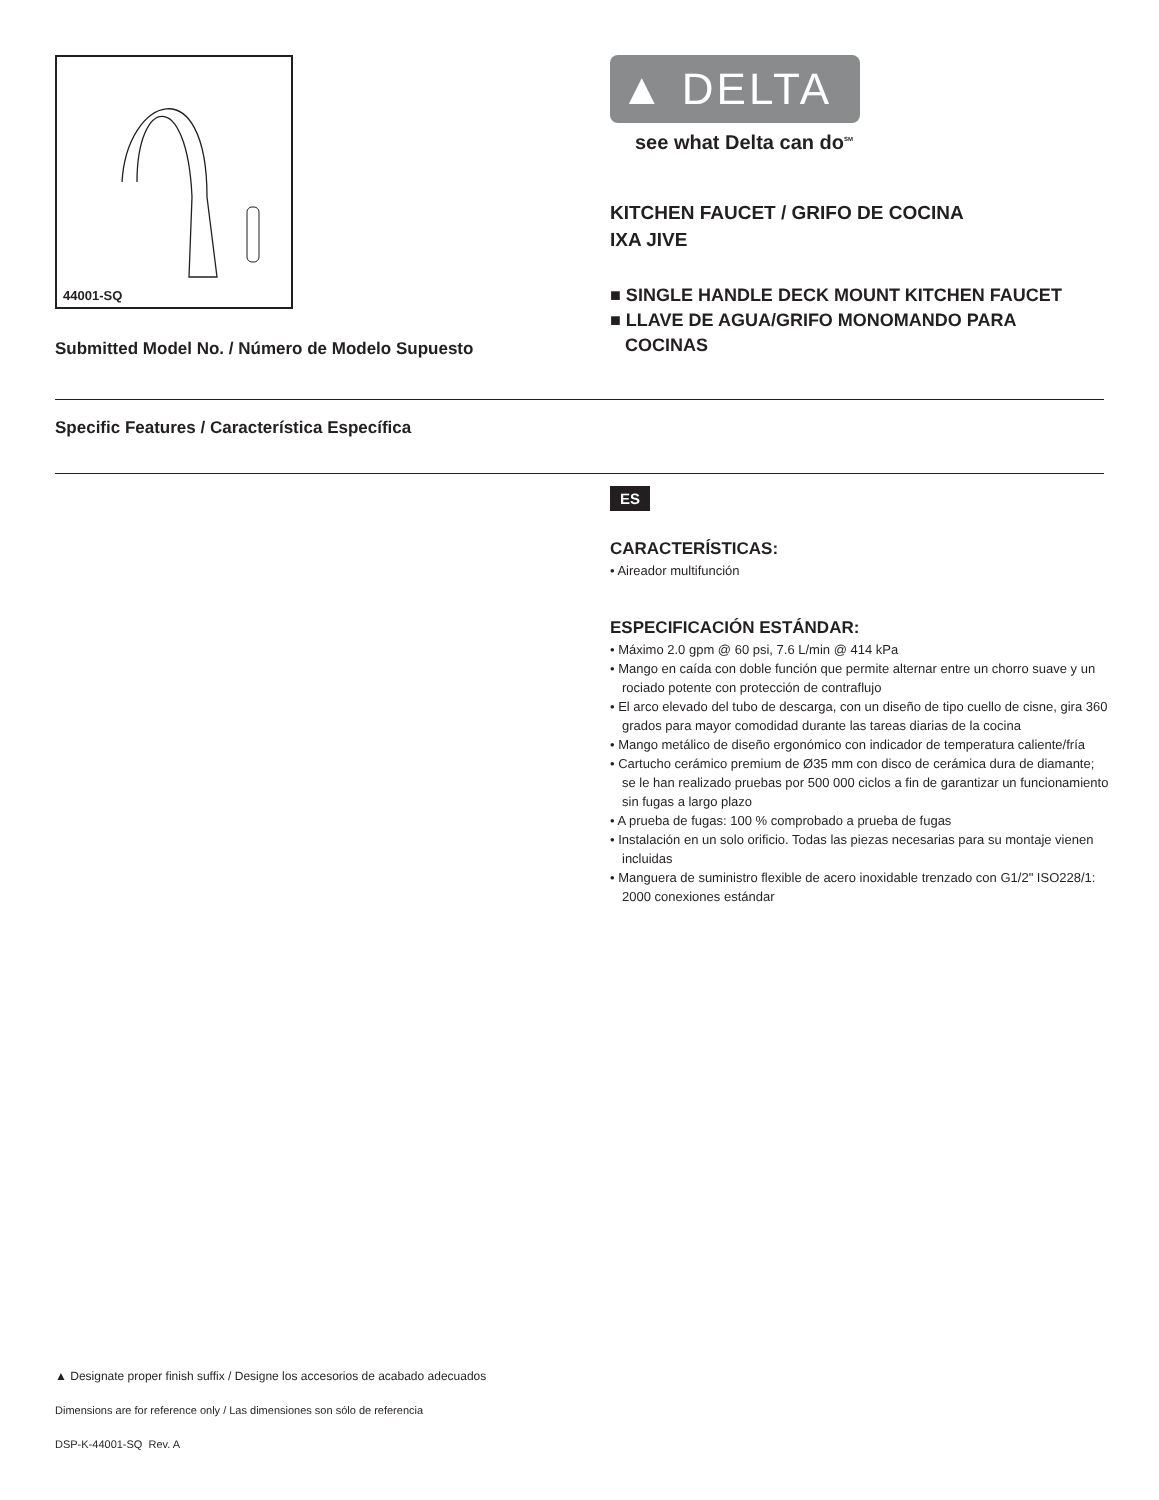44001-SQ
Submitted Model No. / Número de Modelo Supuesto
▲ DELTA
see what Delta can do<sup>SM</sup>
KITCHEN FAUCET / GRIFO DE COCINA
IXA JIVE
■ SINGLE HANDLE DECK MOUNT KITCHEN FAUCET
■ LLAVE DE AGUA/GRIFO MONOMANDO PARA
COCINAS
Specific Features / Característica Específica
ES
CARACTERÍSTICAS:
• Aireador multifunción
ESPECIFICACIÓN ESTÁNDAR:
• Máximo 2.0 gpm @ 60 psi, 7.6 L/min @ 414 kPa
• Mango en caída con doble función que permite alternar entre un chorro suave y un rociado potente con protección de contraflujo
• El arco elevado del tubo de descarga, con un diseño de tipo cuello de cisne, gira 360 grados para mayor comodidad durante las tareas diarias de la cocina
• Mango metálico de diseño ergonómico con indicador de temperatura caliente/fría
• Cartucho cerámico premium de Ø35 mm con disco de cerámica dura de diamante; se le han realizado pruebas por 500 000 ciclos a fin de garantizar un funcionamiento sin fugas a largo plazo
• A prueba de fugas: 100 % comprobado a prueba de fugas
• Instalación en un solo orificio. Todas las piezas necesarias para su montaje vienen incluidas
• Manguera de suministro flexible de acero inoxidable trenzado con G1/2" ISO228/1: 2000 conexiones estándar
▲ Designate proper finish suffix / Designe los accesorios de acabado adecuados
Dimensions are for reference only / Las dimensiones son sólo de referencia
DSP-K-44001-SQ Rev. A